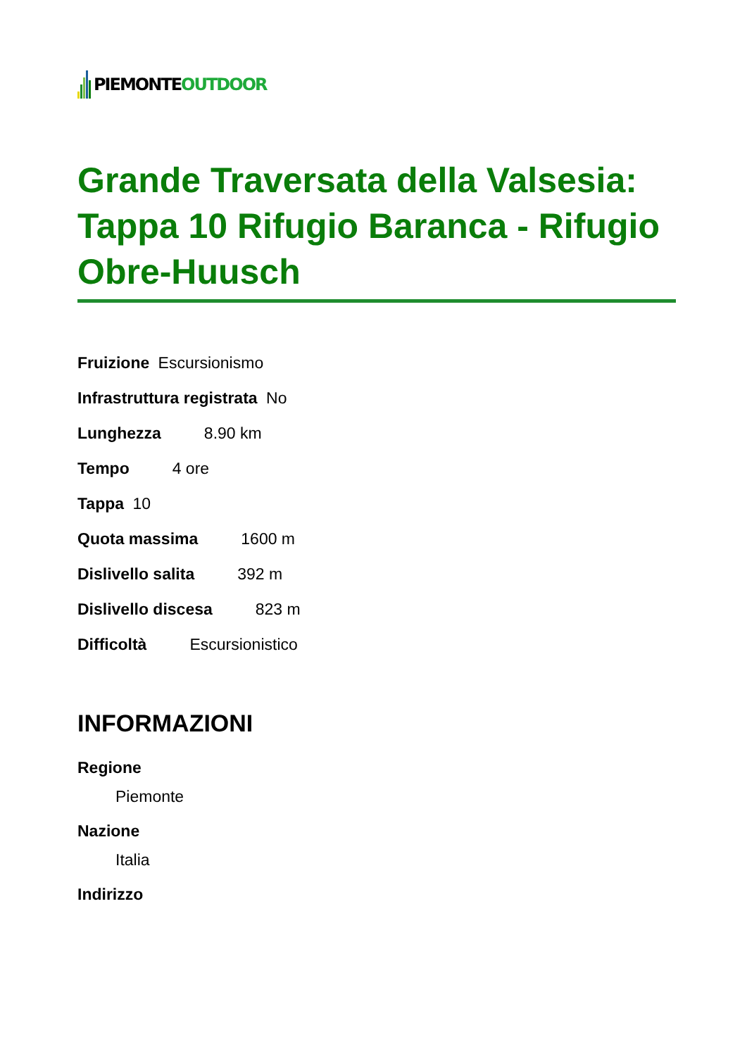PIEMONTE OUTDOOR
Grande Traversata della Valsesia: Tappa 10 Rifugio Baranca - Rifugio Obre-Huusch
Fruizione Escursionismo
Infrastruttura registrata No
Lunghezza 8.90 km
Tempo 4 ore
Tappa 10
Quota massima 1600 m
Dislivello salita 392 m
Dislivello discesa 823 m
Difficoltà Escursionistico
INFORMAZIONI
Regione
Piemonte
Nazione
Italia
Indirizzo